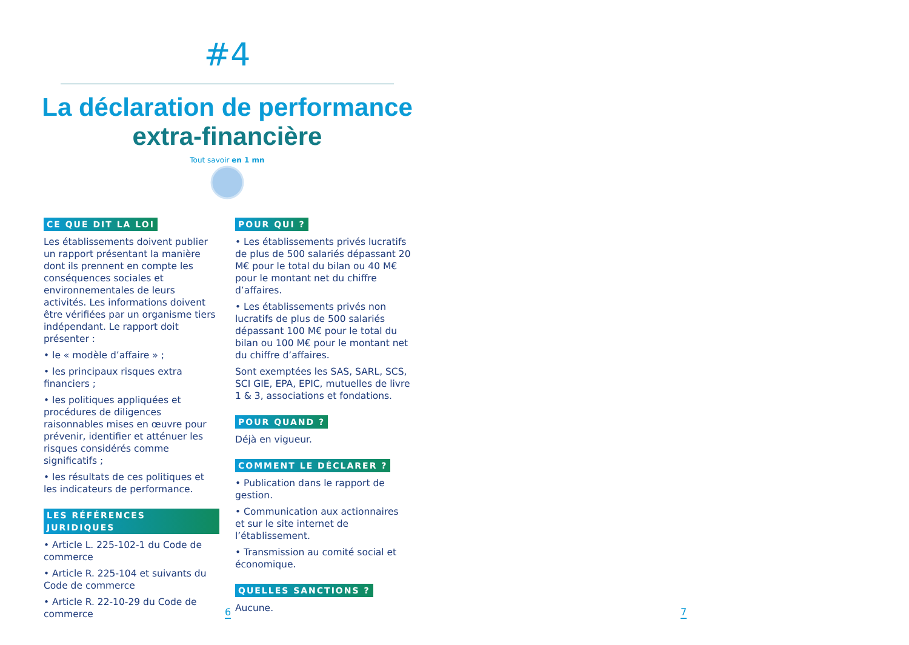#4
La déclaration de performance
extra-financière
Tout savoir en 1 mn
CE QUE DIT LA LOI
Les établissements doivent publier un rapport présentant la manière dont ils prennent en compte les conséquences sociales et environnementales de leurs activités. Les informations doivent être vérifiées par un organisme tiers indépendant. Le rapport doit présenter :
• le « modèle d’affaire » ;
• les principaux risques extra financiers ;
• les politiques appliquées et procédures de diligences raisonnables mises en œuvre pour prévenir, identifier et atténuer les risques considérés comme significatifs ;
• les résultats de ces politiques et les indicateurs de performance.
LES RÉFÉRENCES JURIDIQUES
• Article L. 225-102-1 du Code de commerce
• Article R. 225-104 et suivants du Code de commerce
• Article R. 22-10-29 du Code de commerce
POUR QUI ?
• Les établissements privés lucratifs de plus de 500 salariés dépassant 20 M€ pour le total du bilan ou 40 M€ pour le montant net du chiffre d’affaires.
• Les établissements privés non lucratifs de plus de 500 salariés dépassant 100 M€ pour le total du bilan ou 100 M€ pour le montant net du chiffre d’affaires.
Sont exemptées les SAS, SARL, SCS, SCI GIE, EPA, EPIC, mutuelles de livre 1 & 3, associations et fondations.
POUR QUAND ?
Déjà en vigueur.
COMMENT LE DÉCLARER ?
• Publication dans le rapport de gestion.
• Communication aux actionnaires et sur le site internet de l’établissement.
• Transmission au comité social et économique.
QUELLES SANCTIONS ?
Aucune.
6 7